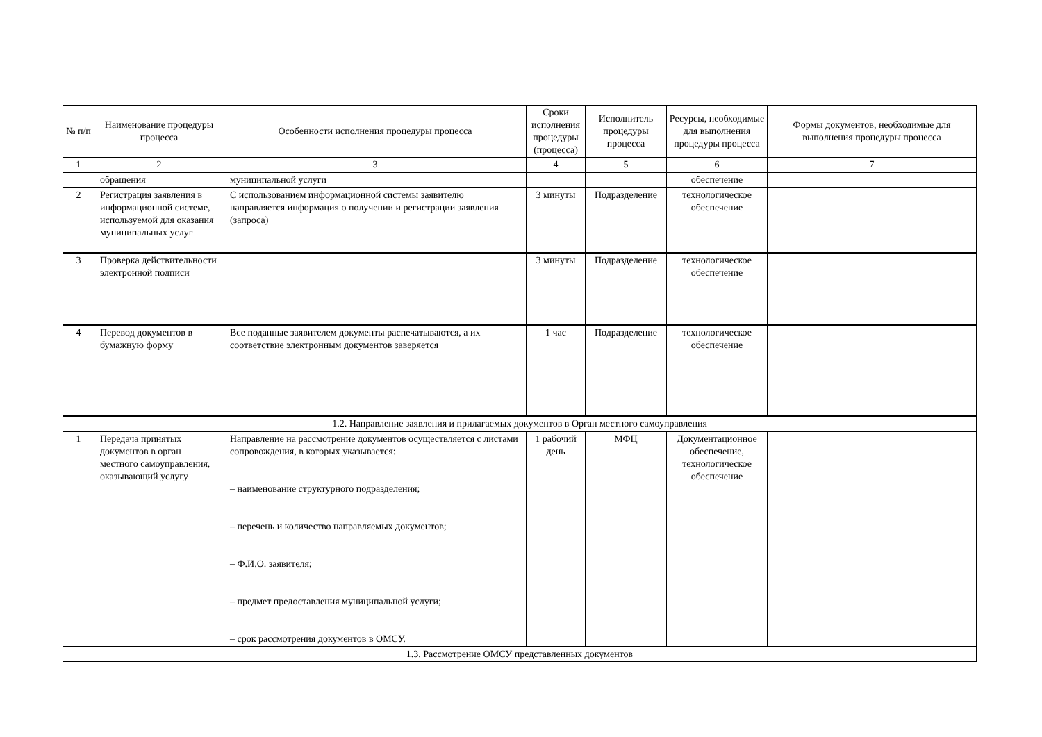| № п/п | Наименование процедуры процесса | Особенности исполнения процедуры процесса | Сроки исполнения процедуры (процесса) | Исполнитель процедуры процесса | Ресурсы, необходимые для выполнения процедуры процесса | Формы документов, необходимые для выполнения процедуры процесса |
| --- | --- | --- | --- | --- | --- | --- |
| 1 | 2 | 3 | 4 | 5 | 6 | 7 |
| | обращения | муниципальной услуги | | | обеспечение | |
| 2 | Регистрация заявления в информационной системе, используемой для оказания муниципальных услуг | С использованием информационной системы заявителю направляется информация о получении и регистрации заявления (запроса) | 3 минуты | Подразделение | технологическое обеспечение | |
| 3 | Проверка действительности электронной подписи | | 3 минуты | Подразделение | технологическое обеспечение | |
| 4 | Перевод документов в бумажную форму | Все поданные заявителем документы распечатываются, а их соответствие электронным документов заверяется | 1 час | Подразделение | технологическое обеспечение | |
| 1.2. Направление заявления и прилагаемых документов в Орган местного самоуправления | | | | | | |
| 1 | Передача принятых документов в орган местного самоуправления, оказывающий услугу | Направление на рассмотрение документов осуществляется с листами сопровождения, в которых указывается: – наименование структурного подразделения; – перечень и количество направляемых документов; – Ф.И.О. заявителя; – предмет предоставления муниципальной услуги; – срок рассмотрения документов в ОМСУ. | 1 рабочий день | МФЦ | Документационное обеспечение, технологическое обеспечение | |
| 1.3. Рассмотрение ОМСУ представленных документов | | | | | | |